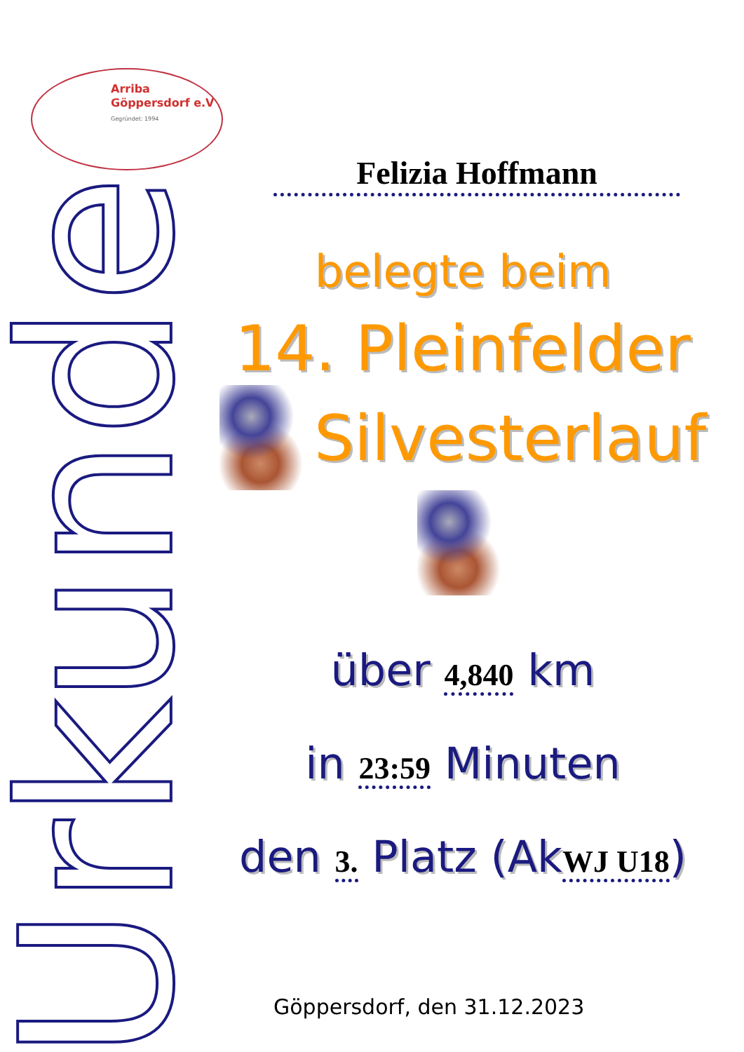Arriba
Göppersdorf e.V
Gegründet: 1994
Urkunde
Felizia Hoffmann
belegte beim
14. Pleinfelder
Silvesterlauf
über 4,840 km
in 23:59 Minuten
den 3. Platz (AkWJ U18)
Göppersdorf, den 31.12.2023